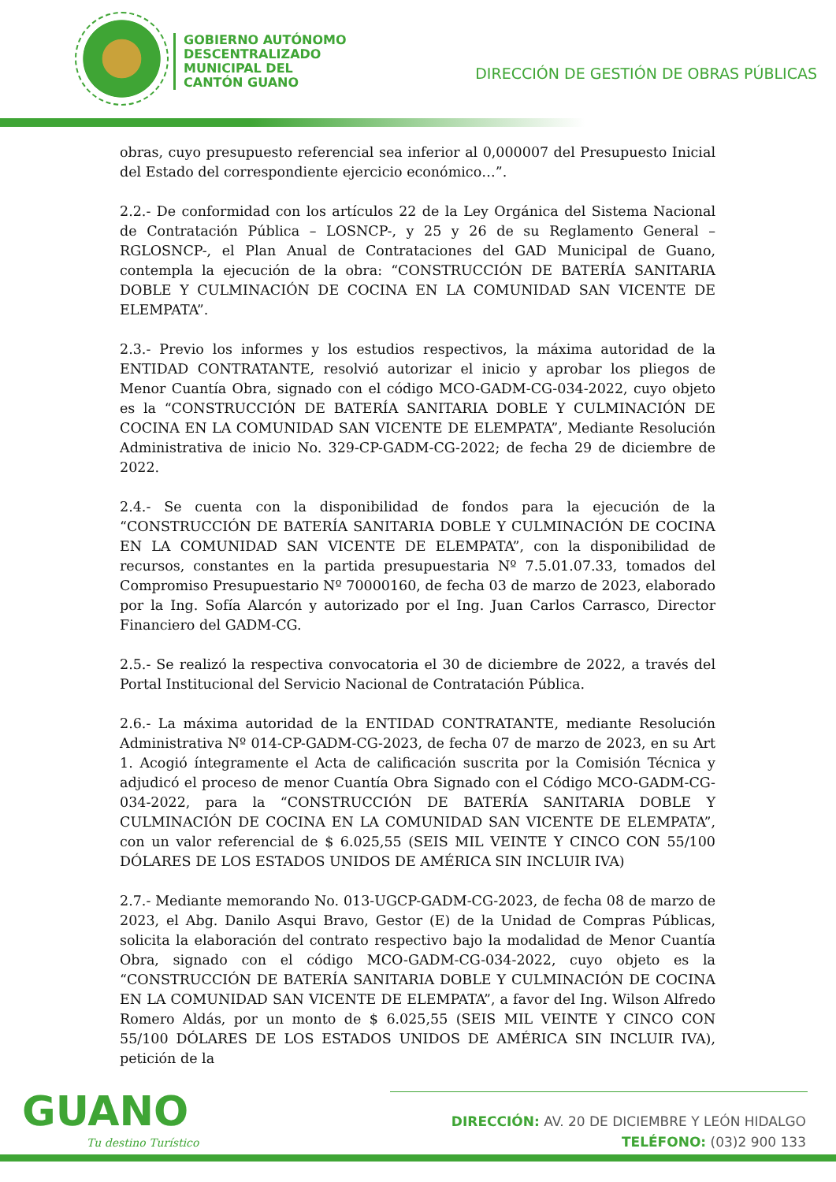GOBIERNO AUTÓNOMO
DESCENTRALIZADO
MUNICIPAL DEL
CANTÓN GUANO
DIRECCIÓN DE GESTIÓN DE OBRAS PÚBLICAS
obras, cuyo presupuesto referencial sea inferior al 0,000007 del Presupuesto Inicial del Estado del correspondiente ejercicio económico…”.
2.2.- De conformidad con los artículos 22 de la Ley Orgánica del Sistema Nacional de Contratación Pública – LOSNCP-, y 25 y 26 de su Reglamento General –RGLOSNCP-, el Plan Anual de Contrataciones del GAD Municipal de Guano, contempla la ejecución de la obra: “CONSTRUCCIÓN DE BATERÍA SANITARIA DOBLE Y CULMINACIÓN DE COCINA EN LA COMUNIDAD SAN VICENTE DE ELEMPATA”.
2.3.- Previo los informes y los estudios respectivos, la máxima autoridad de la ENTIDAD CONTRATANTE, resolvió autorizar el inicio y aprobar los pliegos de Menor Cuantía Obra, signado con el código MCO-GADM-CG-034-2022, cuyo objeto es la “CONSTRUCCIÓN DE BATERÍA SANITARIA DOBLE Y CULMINACIÓN DE COCINA EN LA COMUNIDAD SAN VICENTE DE ELEMPATA”, Mediante Resolución Administrativa de inicio No. 329-CP-GADM-CG-2022; de fecha 29 de diciembre de 2022.
2.4.- Se cuenta con la disponibilidad de fondos para la ejecución de la “CONSTRUCCIÓN DE BATERÍA SANITARIA DOBLE Y CULMINACIÓN DE COCINA EN LA COMUNIDAD SAN VICENTE DE ELEMPATA”, con la disponibilidad de recursos, constantes en la partida presupuestaria Nº 7.5.01.07.33, tomados del Compromiso Presupuestario Nº 70000160, de fecha 03 de marzo de 2023, elaborado por la Ing. Sofía Alarcón y autorizado por el Ing. Juan Carlos Carrasco, Director Financiero del GADM-CG.
2.5.- Se realizó la respectiva convocatoria el 30 de diciembre de 2022, a través del Portal Institucional del Servicio Nacional de Contratación Pública.
2.6.- La máxima autoridad de la ENTIDAD CONTRATANTE, mediante Resolución Administrativa Nº 014-CP-GADM-CG-2023, de fecha 07 de marzo de 2023, en su Art 1. Acogió íntegramente el Acta de calificación suscrita por la Comisión Técnica y adjudicó el proceso de menor Cuantía Obra Signado con el Código MCO-GADM-CG-034-2022, para la “CONSTRUCCIÓN DE BATERÍA SANITARIA DOBLE Y CULMINACIÓN DE COCINA EN LA COMUNIDAD SAN VICENTE DE ELEMPATA”, con un valor referencial de $ 6.025,55 (SEIS MIL VEINTE Y CINCO CON 55/100 DÓLARES DE LOS ESTADOS UNIDOS DE AMÉRICA SIN INCLUIR IVA)
2.7.- Mediante memorando No. 013-UGCP-GADM-CG-2023, de fecha 08 de marzo de 2023, el Abg. Danilo Asqui Bravo, Gestor (E) de la Unidad de Compras Públicas, solicita la elaboración del contrato respectivo bajo la modalidad de Menor Cuantía Obra, signado con el código MCO-GADM-CG-034-2022, cuyo objeto es la “CONSTRUCCIÓN DE BATERÍA SANITARIA DOBLE Y CULMINACIÓN DE COCINA EN LA COMUNIDAD SAN VICENTE DE ELEMPATA”, a favor del Ing. Wilson Alfredo Romero Aldás, por un monto de $ 6.025,55 (SEIS MIL VEINTE Y CINCO CON 55/100 DÓLARES DE LOS ESTADOS UNIDOS DE AMÉRICA SIN INCLUIR IVA), petición de la
GUANO
Tu destino Turístico
DIRECCIÓN: AV. 20 DE DICIEMBRE Y LEÓN HIDALGO
TELÉFONO: (03)2 900 133